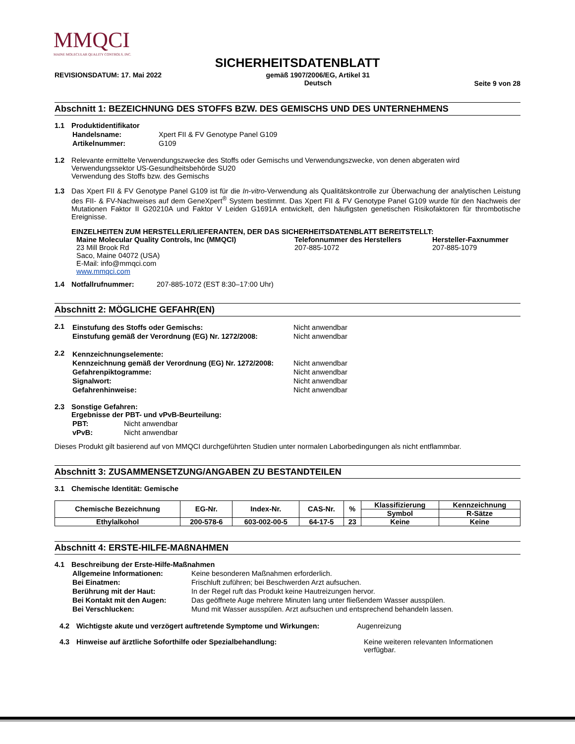MMQCI
MAINE MOLECULAR QUALITY CONTROLS, INC.
SICHERHEITSDATENBLATT
REVISIONSDATUM: 17. Mai 2022 gemäß 1907/2006/EG, Artikel 31
Deutsch Seite 9 von 28
Abschnitt 1: BEZEICHNUNG DES STOFFS BZW. DES GEMISCHS UND DES UNTERNEHMENS
1.1 Produktidentifikator
| Handelsname: | Xpert FII & FV Genotype Panel G109 |
| Artikelnummer: | G109 |
1.2 Relevante ermittelte Verwendungszwecke des Stoffs oder Gemischs und Verwendungszwecke, von denen abgeraten wird
Verwendungssektor US-Gesundheitsbehörde SU20
Verwendung des Stoffs bzw. des Gemischs
1.3 Das Xpert FII & FV Genotype Panel G109 ist für die In-vitro-Verwendung als Qualitätskontrolle zur Überwachung der analytischen Leistung des FII- & FV-Nachweises auf dem GeneXpert<sup>®</sup> System bestimmt. Das Xpert FII & FV Genotype Panel G109 wurde für den Nachweis der Mutationen Faktor II G20210A und Faktor V Leiden G1691A entwickelt, den häufigsten genetischen Risikofaktoren für thrombotische Ereignisse.
EINZELHEITEN ZUM HERSTELLER/LIEFERANTEN, DER DAS SICHERHEITSDATENBLATT BEREITSTELLT:
Maine Molecular Quality Controls, Inc (MMQCI)
23 Mill Brook Rd
Saco, Maine 04072 (USA)
E-Mail: info@mmqci.com
www.mmqci.com
Telefonnummer des Herstellers
207-885-1072
Hersteller-Faxnummer
207-885-1079
1.4 Notfallrufnummer: 207-885-1072 (EST 8:30–17:00 Uhr)
Abschnitt 2: MÖGLICHE GEFAHR(EN)
2.1
| Einstufung des Stoffs oder Gemischs: | Nicht anwendbar |
| Einstufung gemäß der Verordnung (EG) Nr. 1272/2008: | Nicht anwendbar |
2.2
| Kennzeichnungselemente: | |
| Kennzeichnung gemäß der Verordnung (EG) Nr. 1272/2008: | Nicht anwendbar |
| Gefahrenpiktogramme: | Nicht anwendbar |
| Signalwort: | Nicht anwendbar |
| Gefahrenhinweise: | Nicht anwendbar |
2.3 Sonstige Gefahren:
Ergebnisse der PBT- und vPvB-Beurteilung:
| PBT: | Nicht anwendbar |
| vPvB: | Nicht anwendbar |
Dieses Produkt gilt basierend auf von MMQCI durchgeführten Studien unter normalen Laborbedingungen als nicht entflammbar.
Abschnitt 3: ZUSAMMENSETZUNG/ANGABEN ZU BESTANDTEILEN
3.1 Chemische Identität: Gemische
| Chemische Bezeichnung | EG-Nr. | Index-Nr. | CAS-Nr. | % | Klassifizierung | Kennzeichnung |
| --- | --- | --- | --- | --- | --- | --- |
| | | | | | Symbol | R-Sätze |
| Ethylalkohol | 200-578-6 | 603-002-00-5 | 64-17-5 | 23 | Keine | Keine |
Abschnitt 4: ERSTE-HILFE-MAßNAHMEN
4.1 Beschreibung der Erste-Hilfe-Maßnahmen
| Allgemeine Informationen: | Keine besonderen Maßnahmen erforderlich. |
| Bei Einatmen: | Frischluft zuführen; bei Beschwerden Arzt aufsuchen. |
| Berührung mit der Haut: | In der Regel ruft das Produkt keine Hautreizungen hervor. |
| Bei Kontakt mit den Augen: | Das geöffnete Auge mehrere Minuten lang unter fließendem Wasser ausspülen. |
| Bei Verschlucken: | Mund mit Wasser ausspülen. Arzt aufsuchen und entsprechend behandeln lassen. |
4.2 Wichtigste akute und verzögert auftretende Symptome und Wirkungen: Augenreizung
4.3 Hinweise auf ärztliche Soforthilfe oder Spezialbehandlung: Keine weiteren relevanten Informationen
verfügbar.